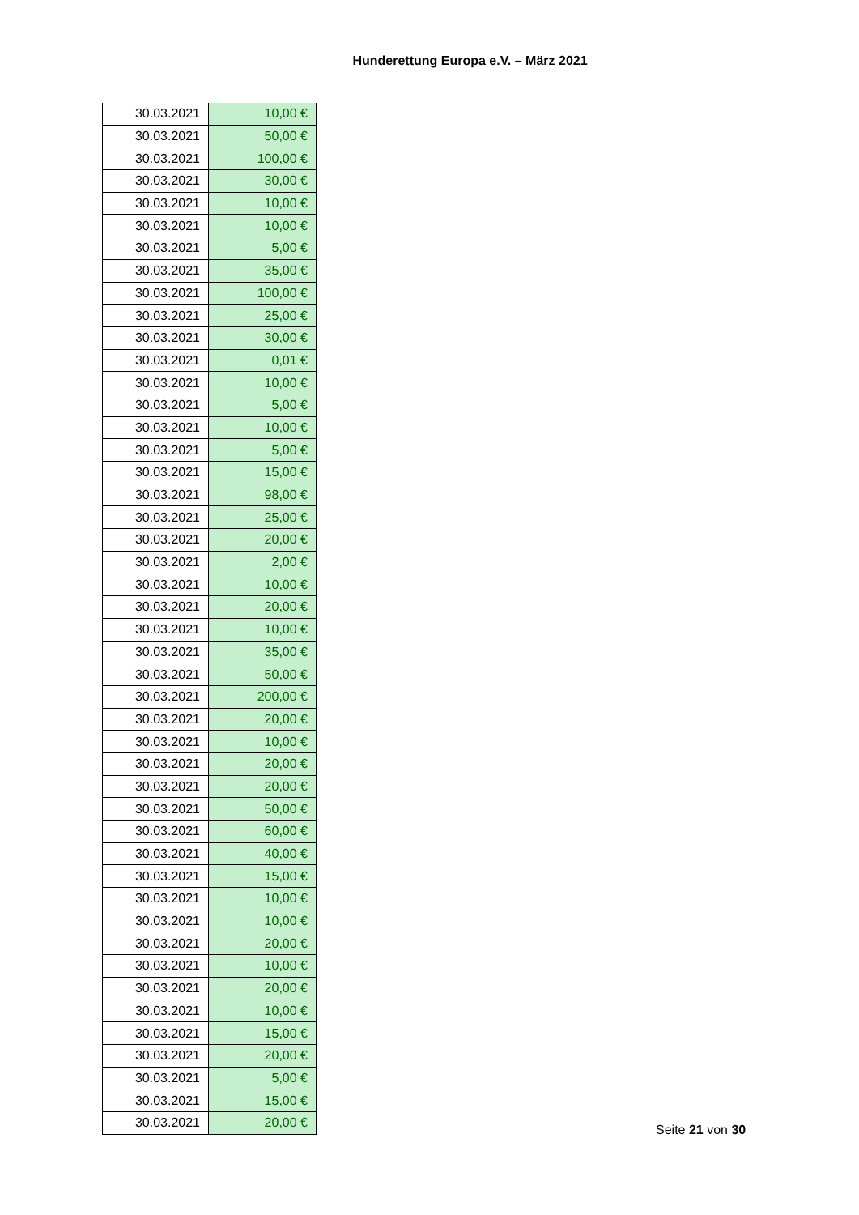Hunderettung Europa e.V. – März 2021
| 30.03.2021 | 10,00 € |
| 30.03.2021 | 50,00 € |
| 30.03.2021 | 100,00 € |
| 30.03.2021 | 30,00 € |
| 30.03.2021 | 10,00 € |
| 30.03.2021 | 10,00 € |
| 30.03.2021 | 5,00 € |
| 30.03.2021 | 35,00 € |
| 30.03.2021 | 100,00 € |
| 30.03.2021 | 25,00 € |
| 30.03.2021 | 30,00 € |
| 30.03.2021 | 0,01 € |
| 30.03.2021 | 10,00 € |
| 30.03.2021 | 5,00 € |
| 30.03.2021 | 10,00 € |
| 30.03.2021 | 5,00 € |
| 30.03.2021 | 15,00 € |
| 30.03.2021 | 98,00 € |
| 30.03.2021 | 25,00 € |
| 30.03.2021 | 20,00 € |
| 30.03.2021 | 2,00 € |
| 30.03.2021 | 10,00 € |
| 30.03.2021 | 20,00 € |
| 30.03.2021 | 10,00 € |
| 30.03.2021 | 35,00 € |
| 30.03.2021 | 50,00 € |
| 30.03.2021 | 200,00 € |
| 30.03.2021 | 20,00 € |
| 30.03.2021 | 10,00 € |
| 30.03.2021 | 20,00 € |
| 30.03.2021 | 20,00 € |
| 30.03.2021 | 50,00 € |
| 30.03.2021 | 60,00 € |
| 30.03.2021 | 40,00 € |
| 30.03.2021 | 15,00 € |
| 30.03.2021 | 10,00 € |
| 30.03.2021 | 10,00 € |
| 30.03.2021 | 20,00 € |
| 30.03.2021 | 10,00 € |
| 30.03.2021 | 20,00 € |
| 30.03.2021 | 10,00 € |
| 30.03.2021 | 15,00 € |
| 30.03.2021 | 20,00 € |
| 30.03.2021 | 5,00 € |
| 30.03.2021 | 15,00 € |
| 30.03.2021 | 20,00 € |
Seite 21 von 30